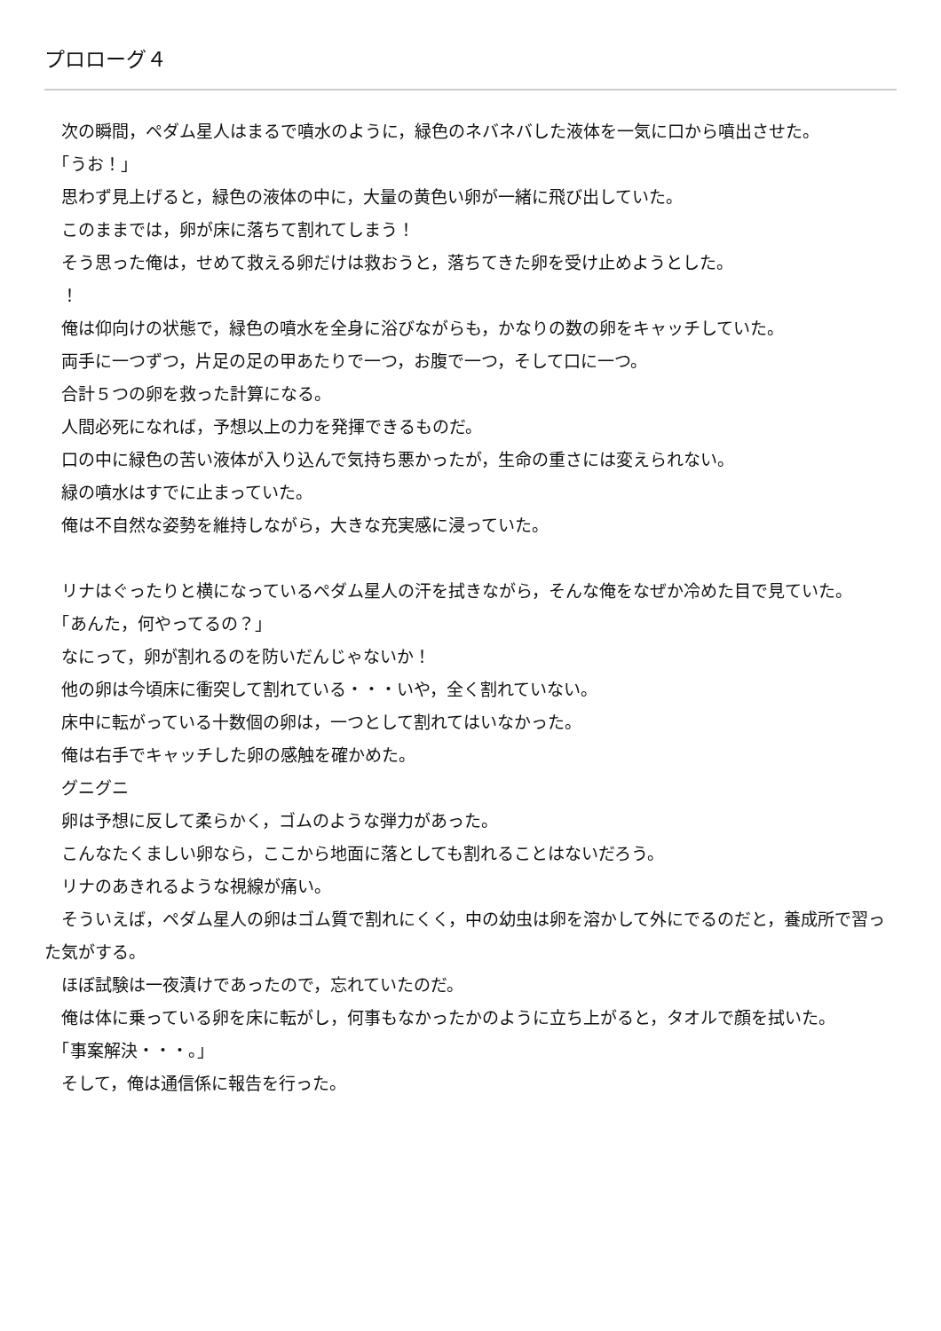プロローグ４
　次の瞬間，ペダム星人はまるで噴水のように，緑色のネバネバした液体を一気に口から噴出させた。
　「うお！」
　思わず見上げると，緑色の液体の中に，大量の黄色い卵が一緒に飛び出していた。
　このままでは，卵が床に落ちて割れてしまう！
　そう思った俺は，せめて救える卵だけは救おうと，落ちてきた卵を受け止めようとした。
　！
　俺は仰向けの状態で，緑色の噴水を全身に浴びながらも，かなりの数の卵をキャッチしていた。
　両手に一つずつ，片足の足の甲あたりで一つ，お腹で一つ，そして口に一つ。
　合計５つの卵を救った計算になる。
　人間必死になれば，予想以上の力を発揮できるものだ。
　口の中に緑色の苦い液体が入り込んで気持ち悪かったが，生命の重さには変えられない。
　緑の噴水はすでに止まっていた。
　俺は不自然な姿勢を維持しながら，大きな充実感に浸っていた。
　リナはぐったりと横になっているペダム星人の汗を拭きながら，そんな俺をなぜか冷めた目で見ていた。
　「あんた，何やってるの？」
　なにって，卵が割れるのを防いだんじゃないか！
　他の卵は今頃床に衝突して割れている・・・いや，全く割れていない。
　床中に転がっている十数個の卵は，一つとして割れてはいなかった。
　俺は右手でキャッチした卵の感触を確かめた。
　グニグニ
　卵は予想に反して柔らかく，ゴムのような弾力があった。
　こんなたくましい卵なら，ここから地面に落としても割れることはないだろう。
　リナのあきれるような視線が痛い。
　そういえば，ペダム星人の卵はゴム質で割れにくく，中の幼虫は卵を溶かして外にでるのだと，養成所で習った気がする。
　ほぼ試験は一夜漬けであったので，忘れていたのだ。
　俺は体に乗っている卵を床に転がし，何事もなかったかのように立ち上がると，タオルで顔を拭いた。
　「事案解決・・・。」
　そして，俺は通信係に報告を行った。